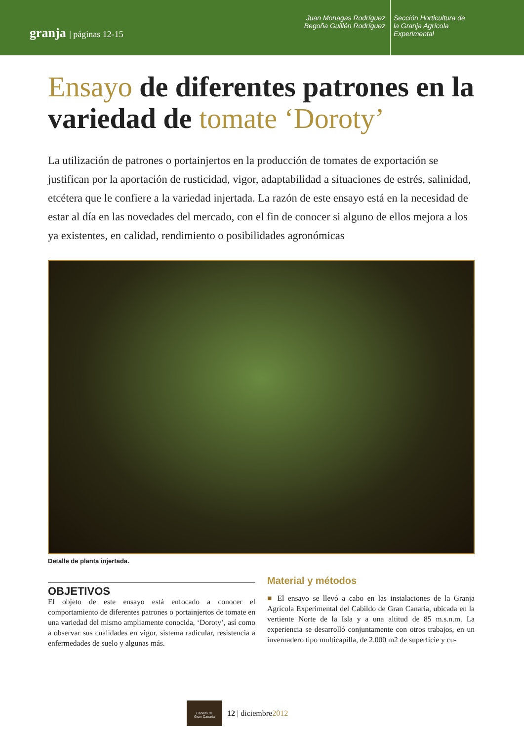granja | páginas 12-15
Juan Monagas Rodríguez
Begoña Guillén Rodríguez
Sección Horticultura de
la Granja Agrícola
Experimental
Ensayo de diferentes patrones en la variedad de tomate ‘Doroty’
La utilización de patrones o portainjertos en la producción de tomates de exportación se justifican por la aportación de rusticidad, vigor, adaptabilidad a situaciones de estrés, salinidad, etcétera que le confiere a la variedad injertada. La razón de este ensayo está en la necesidad de estar al día en las novedades del mercado, con el fin de conocer si alguno de ellos mejora a los ya existentes, en calidad, rendimiento o posibilidades agronómicas
Detalle de planta injertada.
OBJETIVOS
El objeto de este ensayo está enfocado a conocer el comportamiento de diferentes patrones o portainjertos de tomate en una variedad del mismo ampliamente conocida, ‘Doroty’, así como a observar sus cualidades en vigor, sistema radicular, resistencia a enfermedades de suelo y algunas más.
Material y métodos
■ El ensayo se llevó a cabo en las instalaciones de la Granja Agrícola Experimental del Cabildo de Gran Canaria, ubicada en la vertiente Norte de la Isla y a una altitud de 85 m.s.n.m. La experiencia se desarrolló conjuntamente con otros trabajos, en un invernadero tipo multicapilla, de 2.000 m2 de superficie y cu-
Cabildo de
Gran Canaria
12 | diciembre2012